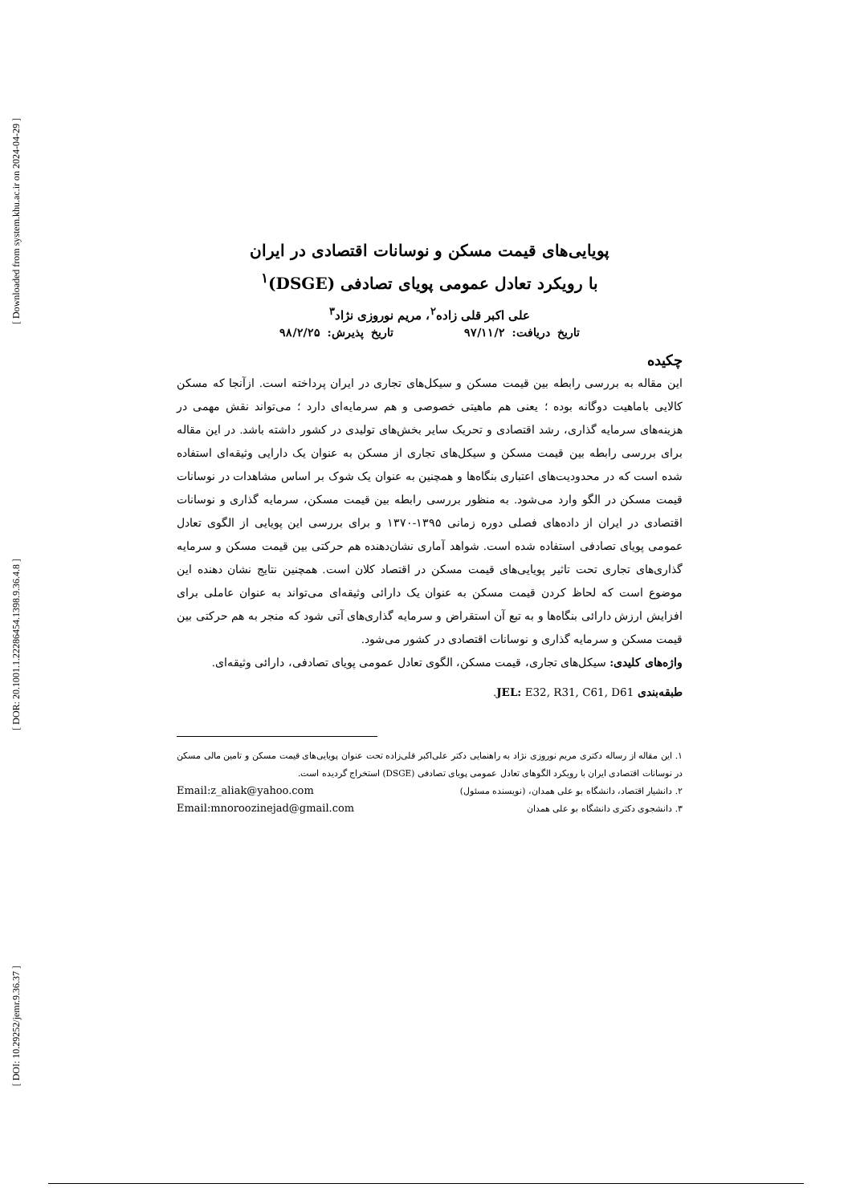[ Downloaded from system.khu.ac.ir on 2024-04-29 ]
[ DOR: 20.1001.1.22286454.1398.9.36.4.8 ]
[ DOI: 10.29252/jemr.9.36.37 ]
پویایی‌های قیمت مسکن و نوسانات اقتصادی در ایران
با رویکرد تعادل عمومی پویای تصادفی (DSGE)<sup>۱</sup>
علی اکبر قلی زاده<sup>۲</sup>، مریم نوروزی نژاد<sup>۳</sup>
تاریخ دریافت: ۹۷/۱۱/۲ تاریخ پذیرش: ۹۸/۲/۲۵
چکیده
این مقاله به بررسی رابطه بین قیمت مسکن و سیکل‌های تجاری در ایران پرداخته است. ازآنجا که مسکن کالایی باماهیت دوگانه بوده ؛ یعنی هم ماهیتی خصوصی و هم سرمایه‌ای دارد ؛ می‌تواند نقش مهمی در هزینه‌های سرمایه گذاری، رشد اقتصادی و تحریک سایر بخش‌های تولیدی در کشور داشته باشد. در این مقاله برای بررسی رابطه بین قیمت مسکن و سیکل‌های تجاری از مسکن به عنوان یک دارایی وثیقه‌ای استفاده شده است که در محدودیت‌های اعتباری بنگاه‌ها و همچنین به عنوان یک شوک بر اساس مشاهدات در نوسانات قیمت مسکن در الگو وارد می‌شود. به منظور بررسی رابطه بین قیمت مسکن، سرمایه گذاری و نوسانات اقتصادی در ایران از داده‌های فصلی دوره زمانی ۱۳۹۵-۱۳۷۰ و برای بررسی این پویایی از الگوی تعادل عمومی پویای تصادفی استفاده شده است. شواهد آماری نشان‌دهنده هم حرکتی بین قیمت مسکن و سرمایه گذاری‌های تجاری تحت تاثیر پویایی‌های قیمت مسکن در اقتصاد کلان است. همچنین نتایج نشان دهنده این موضوع است که لحاظ کردن قیمت مسکن به عنوان یک دارائی وثیقه‌ای می‌تواند به عنوان عاملی برای افزایش ارزش دارائی بنگاه‌ها و به تبع آن استقراض و سرمایه گذاری‌های آتی شود که منجر به هم حرکتی بین قیمت مسکن و سرمایه گذاری و نوسانات اقتصادی در کشور می‌شود.
واژه‌های کلیدی: سیکل‌های تجاری، قیمت مسکن، الگوی تعادل عمومی پویای تصادفی، دارائی وثیقه‌ای.
طبقه‌بندی JEL: E32, R31, C61, D61.
۱. این مقاله از رساله دکتری مریم نوروزی نژاد به راهنمایی دکتر علی‌اکبر قلی‌زاده تحت عنوان پویایی‌های قیمت مسکن و تامین مالی مسکن در نوسانات اقتصادی ایران با رویکرد الگوهای تعادل عمومی پویای تصادفی (DSGE) استخراج گردیده است.
۲. دانشیار اقتصاد، دانشگاه بو علی همدان، (نویسنده مسئول) Email:z_aliak@yahoo.com
۳. دانشجوی دکتری دانشگاه بو علی همدان Email:mnoroozinejad@gmail.com